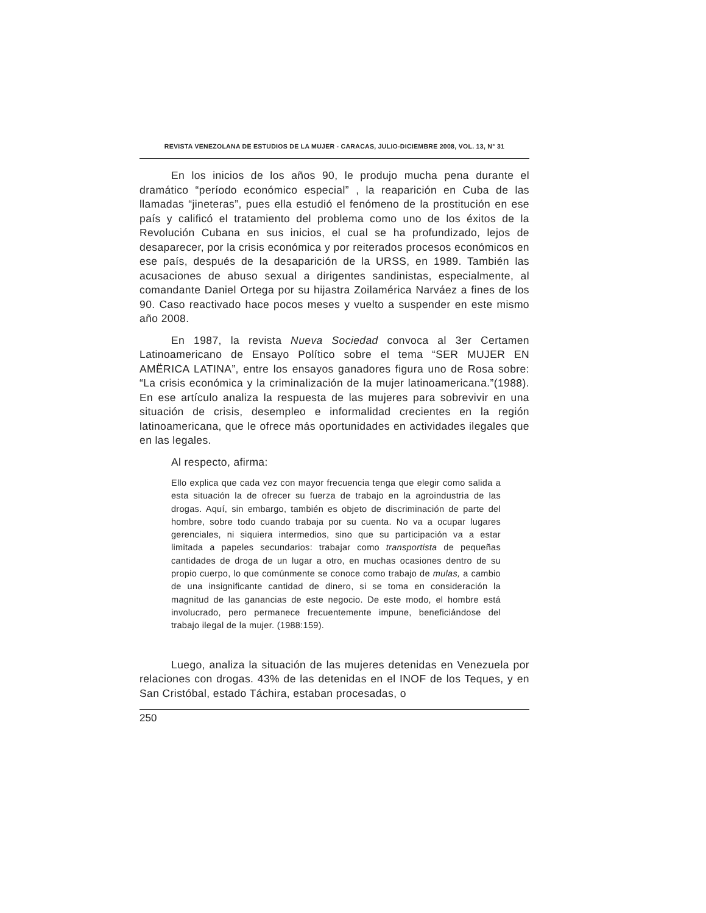REVISTA VENEZOLANA DE ESTUDIOS DE LA MUJER - CARACAS, JULIO-DICIEMBRE 2008, VOL. 13, N° 31
En los inicios de los años 90, le produjo mucha pena durante el dramático “período económico especial” , la reaparición en Cuba de las llamadas “jineteras”, pues ella estudió el fenómeno de la prostitución en ese país y calificó el tratamiento del problema como uno de los éxitos de la Revolución Cubana en sus inicios, el cual se ha profundizado, lejos de desaparecer, por la crisis económica y por reiterados procesos económicos en ese país, después de la desaparición de la URSS, en 1989. También las acusaciones de abuso sexual a dirigentes sandinistas, especialmente, al comandante Daniel Ortega por su hijastra Zoilamérica Narváez a fines de los 90. Caso reactivado hace pocos meses y vuelto a suspender en este mismo año 2008.
En 1987, la revista Nueva Sociedad convoca al 3er Certamen Latinoamericano de Ensayo Político sobre el tema “SER MUJER EN AMËRICA LATINA”, entre los ensayos ganadores figura uno de Rosa sobre: “La crisis económica y la criminalización de la mujer latinoamericana.”(1988). En ese artículo analiza la respuesta de las mujeres para sobrevivir en una situación de crisis, desempleo e informalidad crecientes en la región latinoamericana, que le ofrece más oportunidades en actividades ilegales que en las legales.
Al respecto, afirma:
Ello explica que cada vez con mayor frecuencia tenga que elegir como salida a esta situación la de ofrecer su fuerza de trabajo en la agroindustria de las drogas. Aquí, sin embargo, también es objeto de discriminación de parte del hombre, sobre todo cuando trabaja por su cuenta. No va a ocupar lugares gerenciales, ni siquiera intermedios, sino que su participación va a estar limitada a papeles secundarios: trabajar como transportista de pequeñas cantidades de droga de un lugar a otro, en muchas ocasiones dentro de su propio cuerpo, lo que comúnmente se conoce como trabajo de mulas, a cambio de una insignificante cantidad de dinero, si se toma en consideración la magnitud de las ganancias de este negocio. De este modo, el hombre está involucrado, pero permanece frecuentemente impune, beneficiándose del trabajo ilegal de la mujer. (1988:159).
Luego, analiza la situación de las mujeres detenidas en Venezuela por relaciones con drogas. 43% de las detenidas en el INOF de los Teques, y en San Cristóbal, estado Táchira, estaban procesadas, o
250